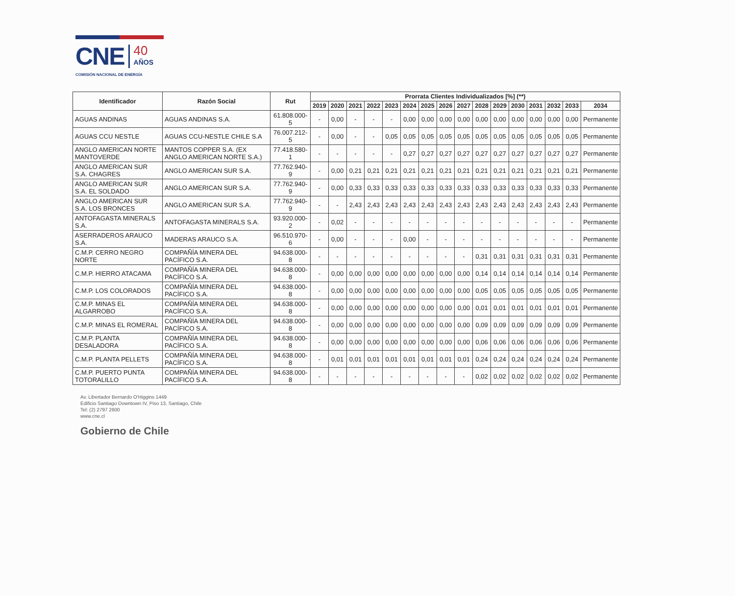CNE
40
AÑOS
COMISIÓN NACIONAL DE ENERGÍA
| Identificador | Razón Social | Rut | Prorrata Clientes Individualizados [%] (**) | | | | | | | | | | | | | | | |
| --- | --- | --- | --- | --- | --- | --- | --- | --- | --- | --- | --- | --- | --- | --- | --- | --- | --- | --- |
| | | | 2019 | 2020 | 2021 | 2022 | 2023 | 2024 | 2025 | 2026 | 2027 | 2028 | 2029 | 2030 | 2031 | 2032 | 2033 | 2034 |
| AGUAS ANDINAS | AGUAS ANDINAS S.A. | 61.808.000-5 | - | 0,00 | - | - | - | 0,00 | 0,00 | 0,00 | 0,00 | 0,00 | 0,00 | 0,00 | 0,00 | 0,00 | 0,00 | Permanente |
| AGUAS CCU NESTLE | AGUAS CCU-NESTLE CHILE S.A | 76.007.212-5 | - | 0,00 | - | - | 0,05 | 0,05 | 0,05 | 0,05 | 0,05 | 0,05 | 0,05 | 0,05 | 0,05 | 0,05 | 0,05 | Permanente |
| ANGLO AMERICAN NORTE MANTOVERDE | MANTOS COPPER S.A. (EX ANGLO AMERICAN NORTE S.A.) | 77.418.580-1 | - | - | - | - | - | 0,27 | 0,27 | 0,27 | 0,27 | 0,27 | 0,27 | 0,27 | 0,27 | 0,27 | 0,27 | Permanente |
| ANGLO AMERICAN SUR S.A. CHAGRES | ANGLO AMERICAN SUR S.A. | 77.762.940-9 | - | 0,00 | 0,21 | 0,21 | 0,21 | 0,21 | 0,21 | 0,21 | 0,21 | 0,21 | 0,21 | 0,21 | 0,21 | 0,21 | 0,21 | Permanente |
| ANGLO AMERICAN SUR S.A. EL SOLDADO | ANGLO AMERICAN SUR S.A. | 77.762.940-9 | - | 0,00 | 0,33 | 0,33 | 0,33 | 0,33 | 0,33 | 0,33 | 0,33 | 0,33 | 0,33 | 0,33 | 0,33 | 0,33 | 0,33 | Permanente |
| ANGLO AMERICAN SUR S.A. LOS BRONCES | ANGLO AMERICAN SUR S.A. | 77.762.940-9 | - | - | 2,43 | 2,43 | 2,43 | 2,43 | 2,43 | 2,43 | 2,43 | 2,43 | 2,43 | 2,43 | 2,43 | 2,43 | 2,43 | Permanente |
| ANTOFAGASTA MINERALS S.A. | ANTOFAGASTA MINERALS S.A. | 93.920.000-2 | - | 0,02 | - | - | - | - | - | - | - | - | - | - | - | - | - | Permanente |
| ASERRADEROS ARAUCO S.A. | MADERAS ARAUCO S.A. | 96.510.970-6 | - | 0,00 | - | - | - | 0,00 | - | - | - | - | - | - | - | - | - | Permanente |
| C.M.P. CERRO NEGRO NORTE | COMPAÑÍA MINERA DEL PACÍFICO S.A. | 94.638.000-8 | - | - | - | - | - | - | - | - | - | 0,31 | 0,31 | 0,31 | 0,31 | 0,31 | 0,31 | Permanente |
| C.M.P. HIERRO ATACAMA | COMPAÑÍA MINERA DEL PACÍFICO S.A. | 94.638.000-8 | - | 0,00 | 0,00 | 0,00 | 0,00 | 0,00 | 0,00 | 0,00 | 0,00 | 0,14 | 0,14 | 0,14 | 0,14 | 0,14 | 0,14 | Permanente |
| C.M.P. LOS COLORADOS | COMPAÑÍA MINERA DEL PACÍFICO S.A. | 94.638.000-8 | - | 0,00 | 0,00 | 0,00 | 0,00 | 0,00 | 0,00 | 0,00 | 0,00 | 0,05 | 0,05 | 0,05 | 0,05 | 0,05 | 0,05 | Permanente |
| C.M.P. MINAS EL ALGARROBO | COMPAÑÍA MINERA DEL PACÍFICO S.A. | 94.638.000-8 | - | 0,00 | 0,00 | 0,00 | 0,00 | 0,00 | 0,00 | 0,00 | 0,00 | 0,01 | 0,01 | 0,01 | 0,01 | 0,01 | 0,01 | Permanente |
| C.M.P. MINAS EL ROMERAL | COMPAÑÍA MINERA DEL PACÍFICO S.A. | 94.638.000-8 | - | 0,00 | 0,00 | 0,00 | 0,00 | 0,00 | 0,00 | 0,00 | 0,00 | 0,09 | 0,09 | 0,09 | 0,09 | 0,09 | 0,09 | Permanente |
| C.M.P. PLANTA DESALADORA | COMPAÑÍA MINERA DEL PACÍFICO S.A. | 94.638.000-8 | - | 0,00 | 0,00 | 0,00 | 0,00 | 0,00 | 0,00 | 0,00 | 0,00 | 0,06 | 0,06 | 0,06 | 0,06 | 0,06 | 0,06 | Permanente |
| C.M.P. PLANTA PELLETS | COMPAÑÍA MINERA DEL PACÍFICO S.A. | 94.638.000-8 | - | 0,01 | 0,01 | 0,01 | 0,01 | 0,01 | 0,01 | 0,01 | 0,01 | 0,24 | 0,24 | 0,24 | 0,24 | 0,24 | 0,24 | Permanente |
| C.M.P. PUERTO PUNTA TOTORALILLO | COMPAÑÍA MINERA DEL PACÍFICO S.A. | 94.638.000-8 | - | - | - | - | - | - | - | - | - | 0,02 | 0,02 | 0,02 | 0,02 | 0,02 | 0,02 | Permanente |
Av. Libertador Bernardo O'Higgins 1449
Edificio Santiago Downtown IV, Piso 13, Santiago, Chile
Tel: (2) 2797 2600
www.cne.cl
Gobierno de Chile